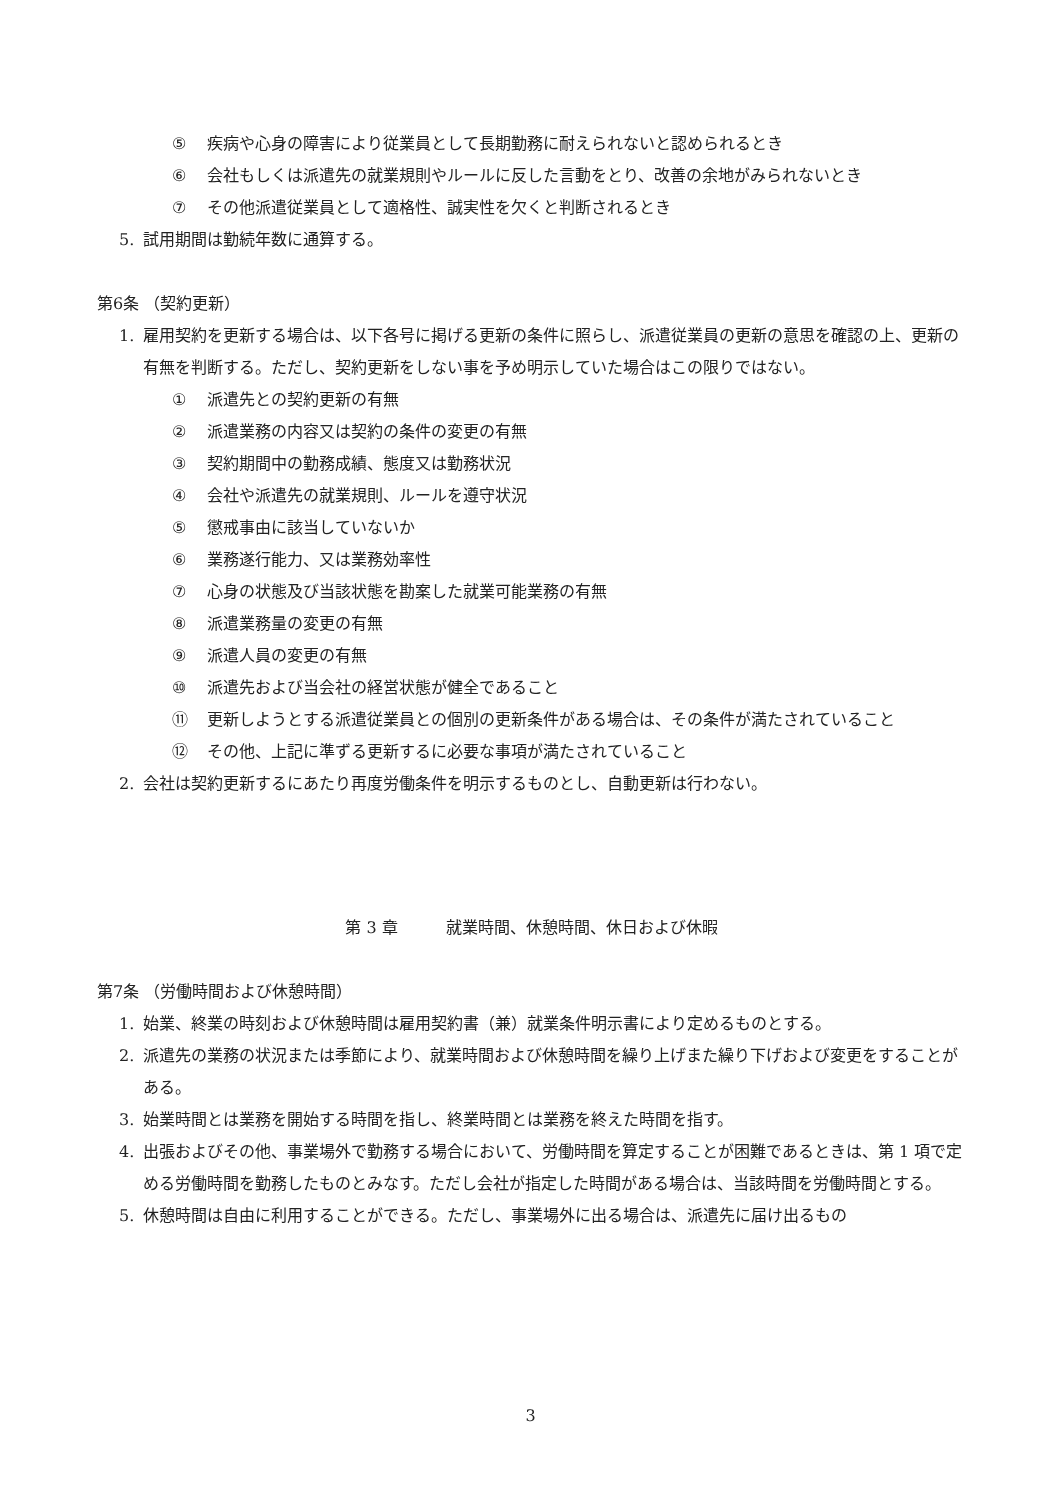⑤ 疾病や心身の障害により従業員として長期勤務に耐えられないと認められるとき
⑥ 会社もしくは派遣先の就業規則やルールに反した言動をとり、改善の余地がみられないとき
⑦ その他派遣従業員として適格性、誠実性を欠くと判断されるとき
5. 試用期間は勤続年数に通算する。
第6条 （契約更新）
1. 雇用契約を更新する場合は、以下各号に掲げる更新の条件に照らし、派遣従業員の更新の意思を確認の上、更新の有無を判断する。ただし、契約更新をしない事を予め明示していた場合はこの限りではない。
① 派遣先との契約更新の有無
② 派遣業務の内容又は契約の条件の変更の有無
③ 契約期間中の勤務成績、態度又は勤務状況
④ 会社や派遣先の就業規則、ルールを遵守状況
⑤ 懲戒事由に該当していないか
⑥ 業務遂行能力、又は業務効率性
⑦ 心身の状態及び当該状態を勘案した就業可能業務の有無
⑧ 派遣業務量の変更の有無
⑨ 派遣人員の変更の有無
⑩ 派遣先および当会社の経営状態が健全であること
⑪ 更新しようとする派遣従業員との個別の更新条件がある場合は、その条件が満たされていること
⑫ その他、上記に準ずる更新するに必要な事項が満たされていること
2. 会社は契約更新するにあたり再度労働条件を明示するものとし、自動更新は行わない。
第 3 章　　　就業時間、休憩時間、休日および休暇
第7条 （労働時間および休憩時間）
1. 始業、終業の時刻および休憩時間は雇用契約書（兼）就業条件明示書により定めるものとする。
2. 派遣先の業務の状況または季節により、就業時間および休憩時間を繰り上げまた繰り下げおよび変更をすることがある。
3. 始業時間とは業務を開始する時間を指し、終業時間とは業務を終えた時間を指す。
4. 出張およびその他、事業場外で勤務する場合において、労働時間を算定することが困難であるときは、第 1 項で定める労働時間を勤務したものとみなす。ただし会社が指定した時間がある場合は、当該時間を労働時間とする。
5. 休憩時間は自由に利用することができる。ただし、事業場外に出る場合は、派遣先に届け出るもの
3